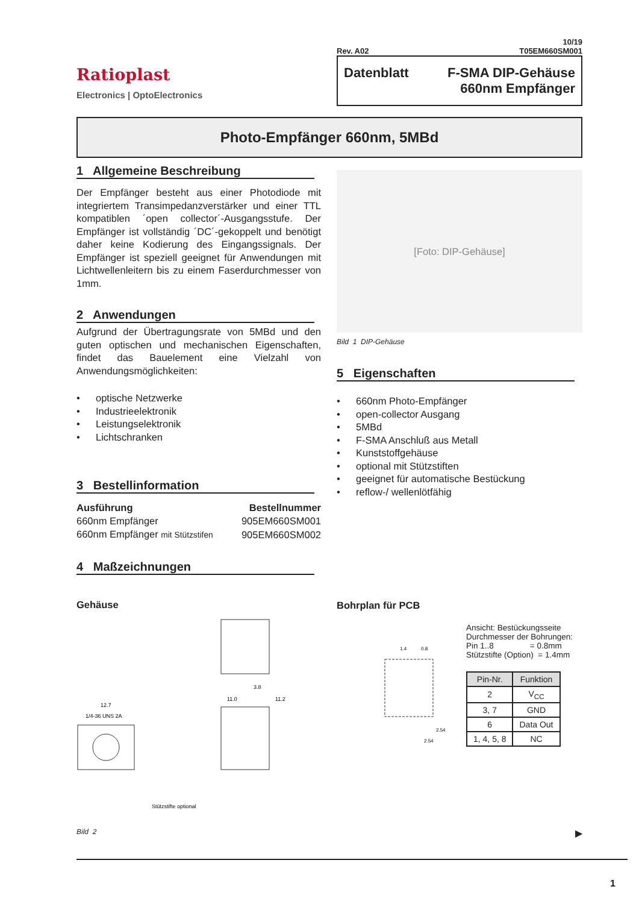Ratioplast
Electronics | OptoElectronics
10/19
Rev. A02 T05EM660SM001
Datenblatt F-SMA DIP-Gehäuse
660nm Empfänger
Photo-Empfänger 660nm, 5MBd
1 Allgemeine Beschreibung
Der Empfänger besteht aus einer Photodiode mit integriertem Transimpedanzverstärker und einer TTL kompatiblen ´open collector´-Ausgangsstufe. Der Empfänger ist vollständig ´DC´-gekoppelt und benötigt daher keine Kodierung des Eingangssignals. Der Empfänger ist speziell geeignet für Anwendungen mit Lichtwellenleitern bis zu einem Faserdurchmesser von 1mm.
2 Anwendungen
Aufgrund der Übertragungsrate von 5MBd und den guten optischen und mechanischen Eigenschaften, findet das Bauelement eine Vielzahl von Anwendungsmöglichkeiten:
• optische Netzwerke
• Industrieelektronik
• Leistungselektronik
• Lichtschranken
3 Bestellinformation
| Ausführung | Bestellnummer |
| --- | --- |
| 660nm Empfänger | 905EM660SM001 |
| 660nm Empfänger mit Stützstifen | 905EM660SM002 |
4 Maßzeichnungen
Gehäuse
12.7
1/4-36 UNS 2A
3.8
11.0
11.2
Stützstifte optional
[Foto: DIP-Gehäuse]
Bild 1 DIP-Gehäuse
5 Eigenschaften
• 660nm Photo-Empfänger
• open-collector Ausgang
• 5MBd
• F-SMA Anschluß aus Metall
• Kunststoffgehäuse
• optional mit Stützstiften
• geeignet für automatische Bestückung
• reflow-/ wellenlötfähig
Bohrplan für PCB
1.4
0.8
2.54
2.54
Ansicht: Bestückungsseite
Durchmesser der Bohrungen:
Pin 1..8 = 0.8mm
Stützstifte (Option) = 1.4mm
| Pin-Nr. | Funktion |
| --- | --- |
| 2 | V<sub>CC</sub> |
| 3, 7 | GND |
| 6 | Data Out |
| 1, 4, 5, 8 | NC |
Bild 2 ▶
1